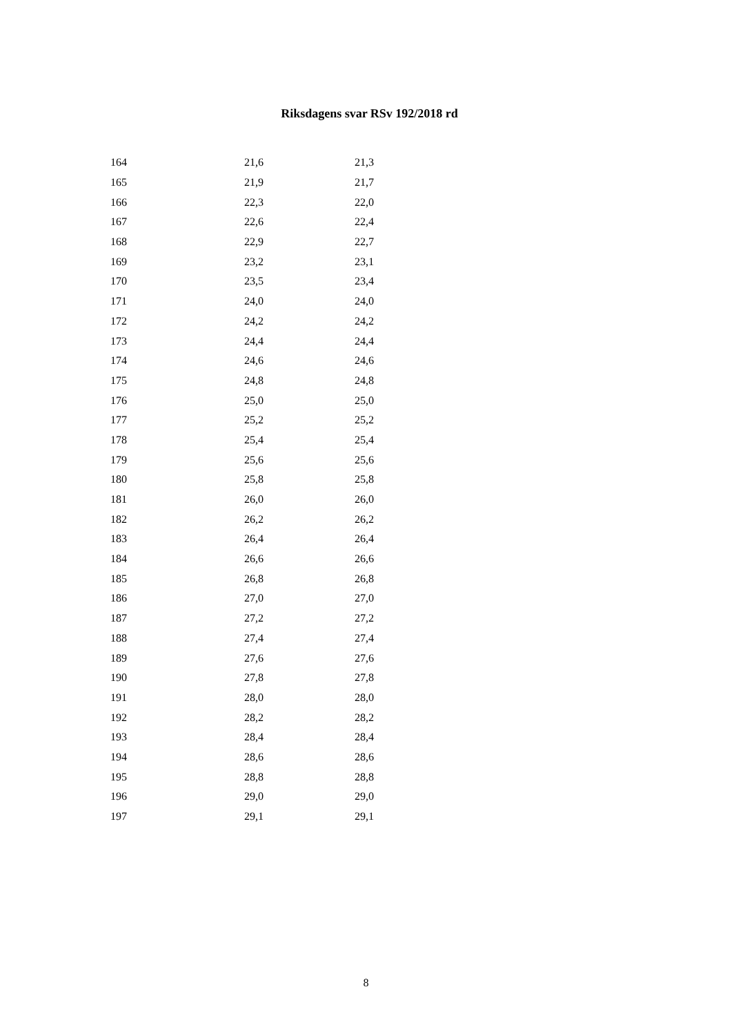Riksdagens svar RSv 192/2018 rd
| 164 | 21,6 | 21,3 |
| 165 | 21,9 | 21,7 |
| 166 | 22,3 | 22,0 |
| 167 | 22,6 | 22,4 |
| 168 | 22,9 | 22,7 |
| 169 | 23,2 | 23,1 |
| 170 | 23,5 | 23,4 |
| 171 | 24,0 | 24,0 |
| 172 | 24,2 | 24,2 |
| 173 | 24,4 | 24,4 |
| 174 | 24,6 | 24,6 |
| 175 | 24,8 | 24,8 |
| 176 | 25,0 | 25,0 |
| 177 | 25,2 | 25,2 |
| 178 | 25,4 | 25,4 |
| 179 | 25,6 | 25,6 |
| 180 | 25,8 | 25,8 |
| 181 | 26,0 | 26,0 |
| 182 | 26,2 | 26,2 |
| 183 | 26,4 | 26,4 |
| 184 | 26,6 | 26,6 |
| 185 | 26,8 | 26,8 |
| 186 | 27,0 | 27,0 |
| 187 | 27,2 | 27,2 |
| 188 | 27,4 | 27,4 |
| 189 | 27,6 | 27,6 |
| 190 | 27,8 | 27,8 |
| 191 | 28,0 | 28,0 |
| 192 | 28,2 | 28,2 |
| 193 | 28,4 | 28,4 |
| 194 | 28,6 | 28,6 |
| 195 | 28,8 | 28,8 |
| 196 | 29,0 | 29,0 |
| 197 | 29,1 | 29,1 |
8